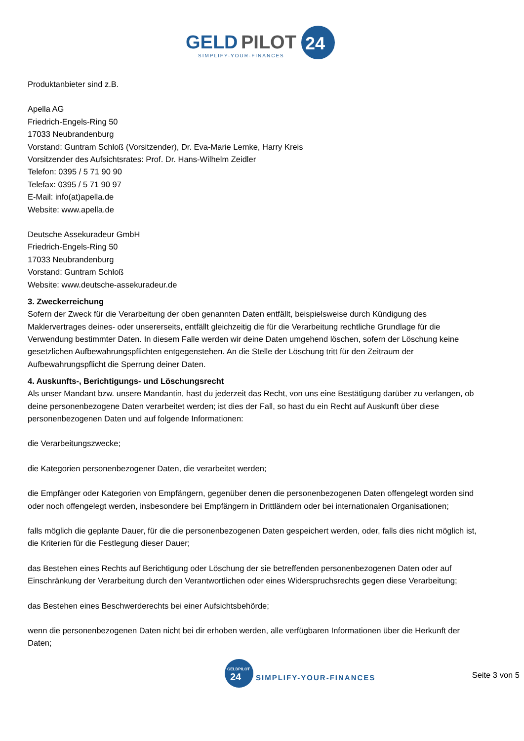GELD
PILOT
24
SIMPLIFY-YOUR-FINANCES
Produktanbieter sind z.B.
Apella AG
Friedrich-Engels-Ring 50
17033 Neubrandenburg
Vorstand: Guntram Schloß (Vorsitzender), Dr. Eva-Marie Lemke, Harry Kreis
Vorsitzender des Aufsichtsrates: Prof. Dr. Hans-Wilhelm Zeidler
Telefon: 0395 / 5 71 90 90
Telefax: 0395 / 5 71 90 97
E-Mail: info(at)apella.de
Website: www.apella.de
Deutsche Assekuradeur GmbH
Friedrich-Engels-Ring 50
17033 Neubrandenburg
Vorstand: Guntram Schloß
Website: www.deutsche-assekuradeur.de
3. Zweckerreichung
Sofern der Zweck für die Verarbeitung der oben genannten Daten entfällt, beispielsweise durch Kündigung des Maklervertrages deines- oder unsererseits, entfällt gleichzeitig die für die Verarbeitung rechtliche Grundlage für die Verwendung bestimmter Daten. In diesem Falle werden wir deine Daten umgehend löschen, sofern der Löschung keine gesetzlichen Aufbewahrungspflichten entgegenstehen. An die Stelle der Löschung tritt für den Zeitraum der Aufbewahrungspflicht die Sperrung deiner Daten.
4. Auskunfts-, Berichtigungs- und Löschungsrecht
Als unser Mandant bzw. unsere Mandantin, hast du jederzeit das Recht, von uns eine Bestätigung darüber zu verlangen, ob deine personenbezogene Daten verarbeitet werden; ist dies der Fall, so hast du ein Recht auf Auskunft über diese personenbezogenen Daten und auf folgende Informationen:
die Verarbeitungszwecke;
die Kategorien personenbezogener Daten, die verarbeitet werden;
die Empfänger oder Kategorien von Empfängern, gegenüber denen die personenbezogenen Daten offengelegt worden sind oder noch offengelegt werden, insbesondere bei Empfängern in Drittländern oder bei internationalen Organisationen;
falls möglich die geplante Dauer, für die die personenbezogenen Daten gespeichert werden, oder, falls dies nicht möglich ist, die Kriterien für die Festlegung dieser Dauer;
das Bestehen eines Rechts auf Berichtigung oder Löschung der sie betreffenden personenbezogenen Daten oder auf Einschränkung der Verarbeitung durch den Verantwortlichen oder eines Widerspruchsrechts gegen diese Verarbeitung;
das Bestehen eines Beschwerderechts bei einer Aufsichtsbehörde;
wenn die personenbezogenen Daten nicht bei dir erhoben werden, alle verfügbaren Informationen über die Herkunft der Daten;
GELDPILOT
24
SIMPLIFY-YOUR-FINANCES
Seite 3 von 5